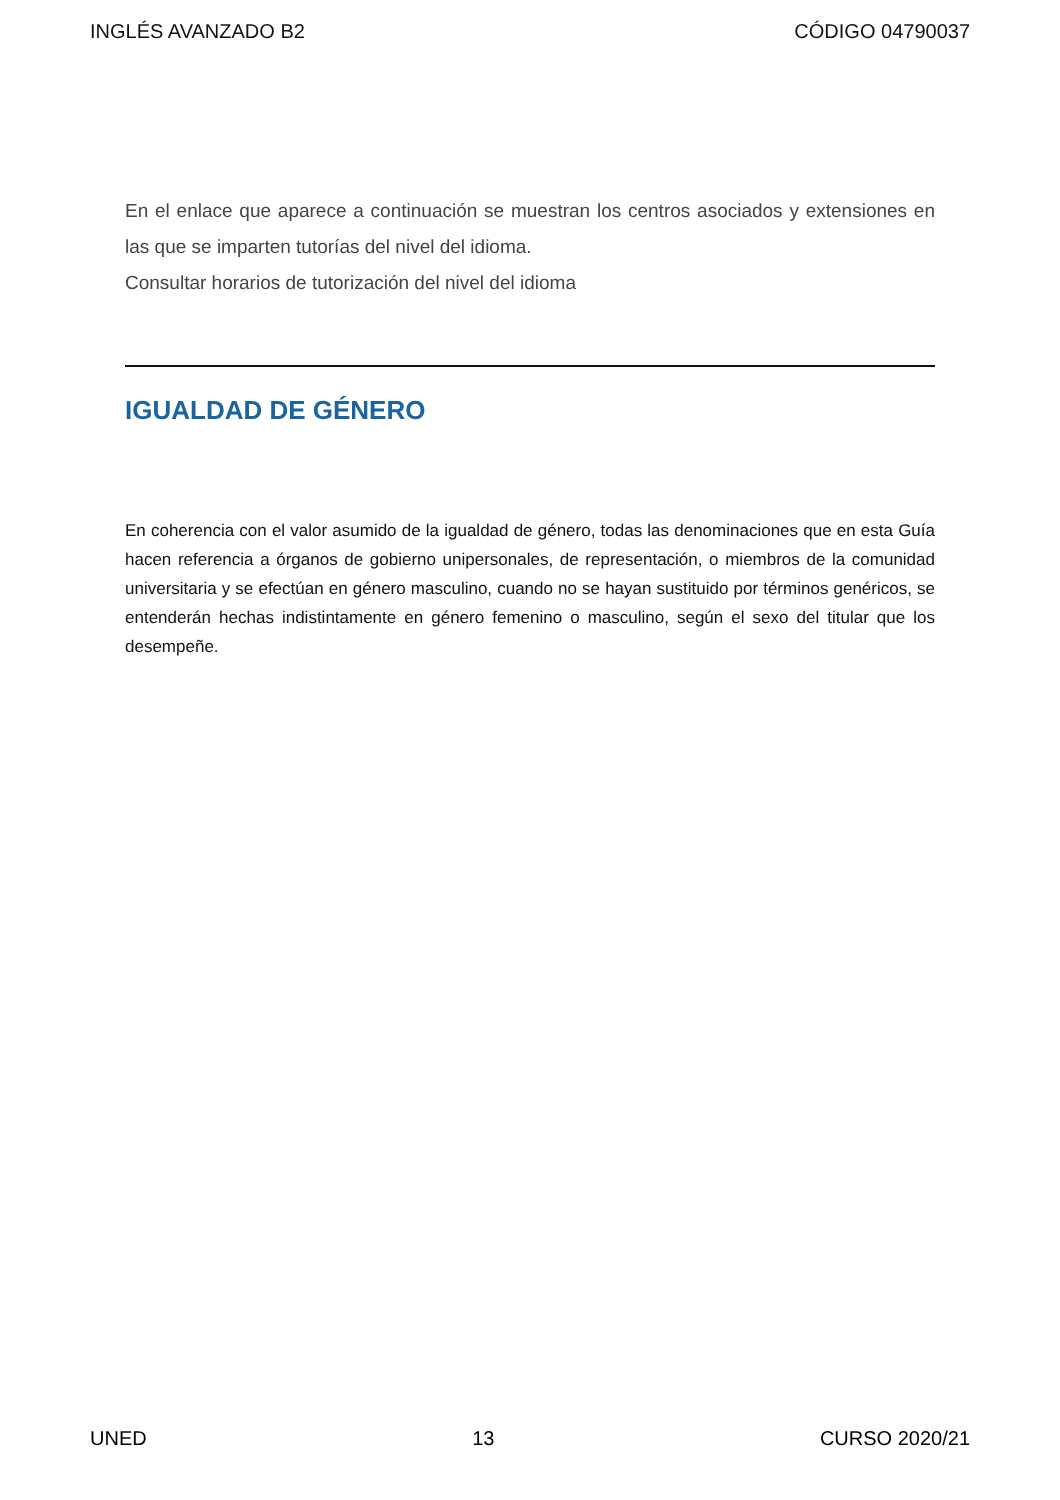INGLÉS AVANZADO B2 CÓDIGO 04790037
En el enlace que aparece a continuación se muestran los centros asociados y extensiones en las que se imparten tutorías del nivel del idioma.
Consultar horarios de tutorización del nivel del idioma
IGUALDAD DE GÉNERO
En coherencia con el valor asumido de la igualdad de género, todas las denominaciones que en esta Guía hacen referencia a órganos de gobierno unipersonales, de representación, o miembros de la comunidad universitaria y se efectúan en género masculino, cuando no se hayan sustituido por términos genéricos, se entenderán hechas indistintamente en género femenino o masculino, según el sexo del titular que los desempeñe.
UNED 13 CURSO 2020/21